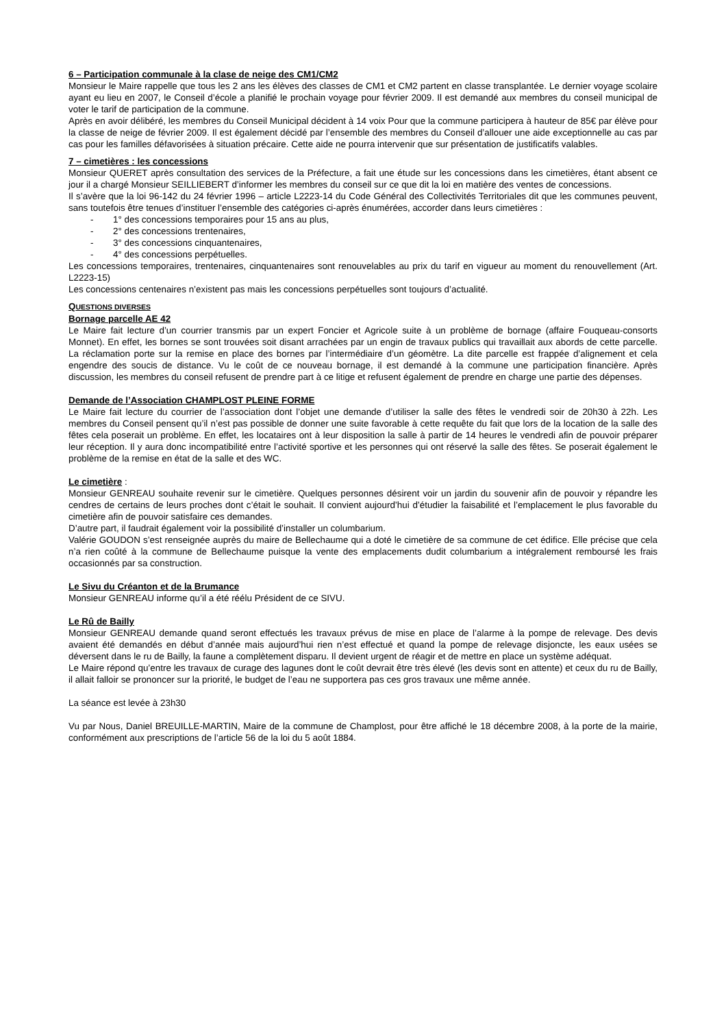6 – Participation communale à la clase de neige des CM1/CM2
Monsieur le Maire rappelle que tous les 2 ans les élèves des classes de CM1 et CM2 partent en classe transplantée. Le dernier voyage scolaire ayant eu lieu en 2007, le Conseil d’école a planifié le prochain voyage pour février 2009. Il est demandé aux membres du conseil municipal de voter le tarif de participation de la commune.
Après en avoir délibéré, les membres du Conseil Municipal décident à 14 voix Pour que la commune participera à hauteur de 85€ par élève pour la classe de neige de février 2009. Il est également décidé par l’ensemble des membres du Conseil d’allouer une aide exceptionnelle au cas par cas pour les familles défavorisées à situation précaire. Cette aide ne pourra intervenir que sur présentation de justificatifs valables.
7 – cimetières : les concessions
Monsieur QUERET après consultation des services de la Préfecture, a fait une étude sur les concessions dans les cimetières, étant absent ce jour il a chargé Monsieur SEILLIEBERT d’informer les membres du conseil sur ce que dit la loi en matière des ventes de concessions.
Il s’avère que la loi 96-142 du 24 février 1996 – article L2223-14 du Code Général des Collectivités Territoriales dit que les communes peuvent, sans toutefois être tenues d’instituer l’ensemble des catégories ci-après énumérées, accorder dans leurs cimetières :
- 1° des concessions temporaires pour 15 ans au plus,
- 2° des concessions trentenaires,
- 3° des concessions cinquantenaires,
- 4° des concessions perpétuelles.
Les concessions temporaires, trentenaires, cinquantenaires sont renouvelables au prix du tarif en vigueur au moment du renouvellement (Art. L2223-15)
Les concessions centenaires n’existent pas mais les concessions perpétuelles sont toujours d’actualité.
QUESTIONS DIVERSES
Bornage parcelle AE 42
Le Maire fait lecture d’un courrier transmis par un expert Foncier et Agricole suite à un problème de bornage (affaire Fouqueau-consorts Monnet). En effet, les bornes se sont trouvées soit disant arrachées par un engin de travaux publics qui travaillait aux abords de cette parcelle. La réclamation porte sur la remise en place des bornes par l’intermédiaire d’un géomètre. La dite parcelle est frappée d’alignement et cela engendre des soucis de distance. Vu le coût de ce nouveau bornage, il est demandé à la commune une participation financière. Après discussion, les membres du conseil refusent de prendre part à ce litige et refusent également de prendre en charge une partie des dépenses.
Demande de l’Association CHAMPLOST PLEINE FORME
Le Maire fait lecture du courrier de l’association dont l’objet une demande d’utiliser la salle des fêtes le vendredi soir de 20h30 à 22h. Les membres du Conseil pensent qu’il n’est pas possible de donner une suite favorable à cette requête du fait que lors de la location de la salle des fêtes cela poserait un problème. En effet, les locataires ont à leur disposition la salle à partir de 14 heures le vendredi afin de pouvoir préparer leur réception. Il y aura donc incompatibilité entre l’activité sportive et les personnes qui ont réservé la salle des fêtes. Se poserait également le problème de la remise en état de la salle et des WC.
Le cimetière :
Monsieur GENREAU souhaite revenir sur le cimetière. Quelques personnes désirent voir un jardin du souvenir afin de pouvoir y répandre les cendres de certains de leurs proches dont c’était le souhait. Il convient aujourd’hui d’étudier la faisabilité et l’emplacement le plus favorable du cimetière afin de pouvoir satisfaire ces demandes.
D’autre part, il faudrait également voir la possibilité d’installer un columbarium.
Valérie GOUDON s’est renseignée auprès du maire de Bellechaume qui a doté le cimetière de sa commune de cet édifice. Elle précise que cela n’a rien coûté à la commune de Bellechaume puisque la vente des emplacements dudit columbarium a intégralement remboursé les frais occasionnés par sa construction.
Le Sivu du Créanton et de la Brumance
Monsieur GENREAU informe qu’il a été réélu Président de ce SIVU.
Le Rû de Bailly
Monsieur GENREAU demande quand seront effectués les travaux prévus de mise en place de l’alarme à la pompe de relevage. Des devis avaient été demandés en début d’année mais aujourd’hui rien n’est effectué et quand la pompe de relevage disjoncte, les eaux usées se déversent dans le ru de Bailly, la faune a complètement disparu. Il devient urgent de réagir et de mettre en place un système adéquat.
Le Maire répond qu’entre les travaux de curage des lagunes dont le coût devrait être très élevé (les devis sont en attente) et ceux du ru de Bailly, il allait falloir se prononcer sur la priorité, le budget de l’eau ne supportera pas ces gros travaux une même année.
La séance est levée à 23h30
Vu par Nous, Daniel BREUILLE-MARTIN, Maire de la commune de Champlost, pour être affiché le 18 décembre 2008, à la porte de la mairie, conformément aux prescriptions de l’article 56 de la loi du 5 août 1884.